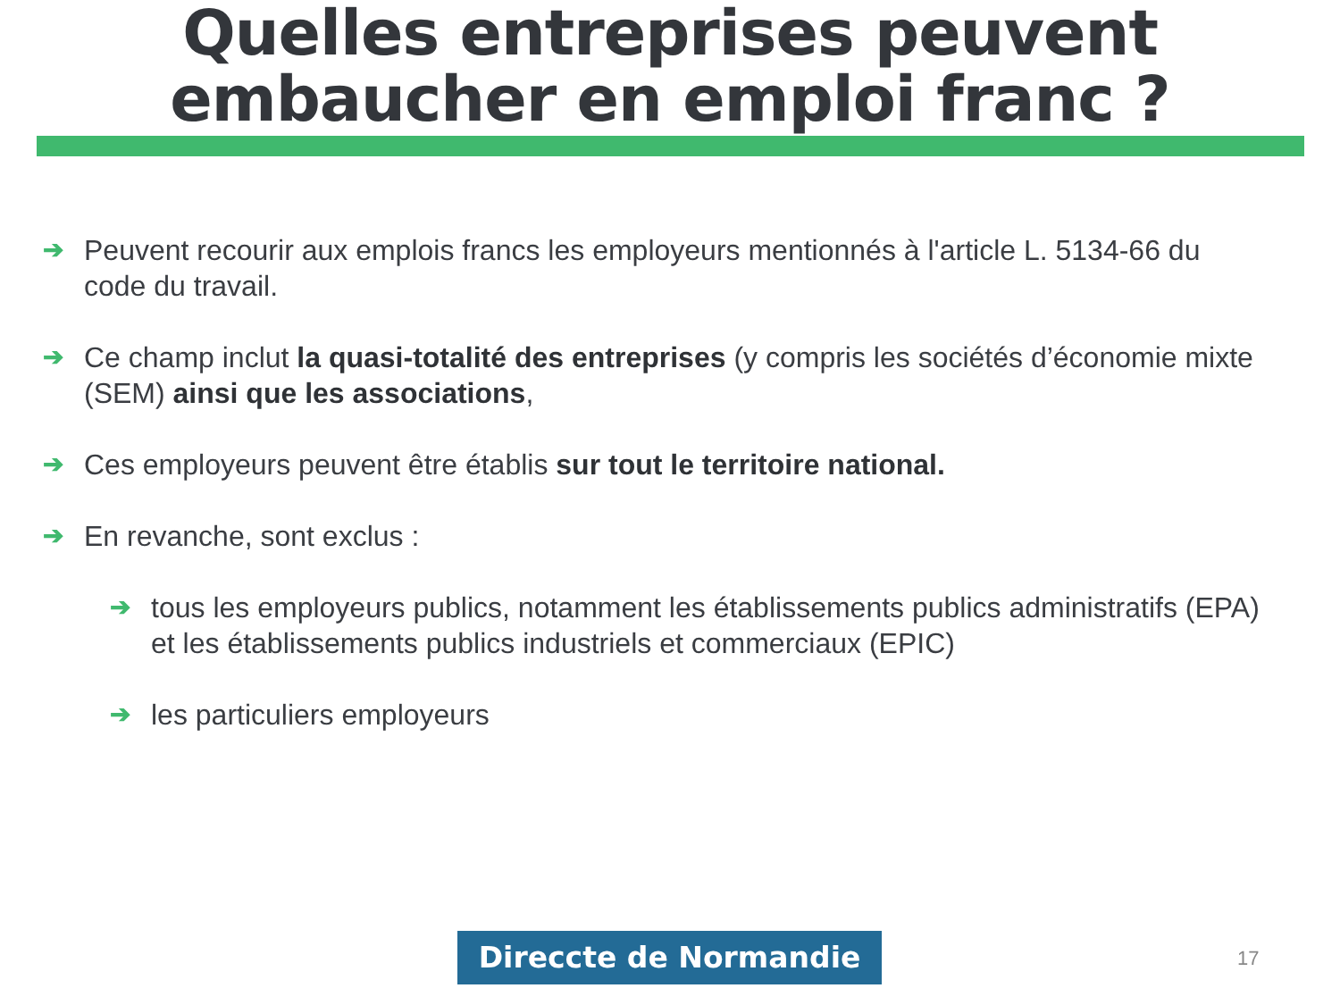Quelles entreprises peuvent
embaucher en emploi franc ?
➔ Peuvent recourir aux emplois francs les employeurs mentionnés à l'article L. 5134-66 du code du travail.
➔ Ce champ inclut la quasi-totalité des entreprises (y compris les sociétés d’économie mixte (SEM) ainsi que les associations,
➔ Ces employeurs peuvent être établis sur tout le territoire national.
➔ En revanche, sont exclus :
➔ tous les employeurs publics, notamment les établissements publics administratifs (EPA) et les établissements publics industriels et commerciaux (EPIC)
➔ les particuliers employeurs
Direccte de Normandie 17